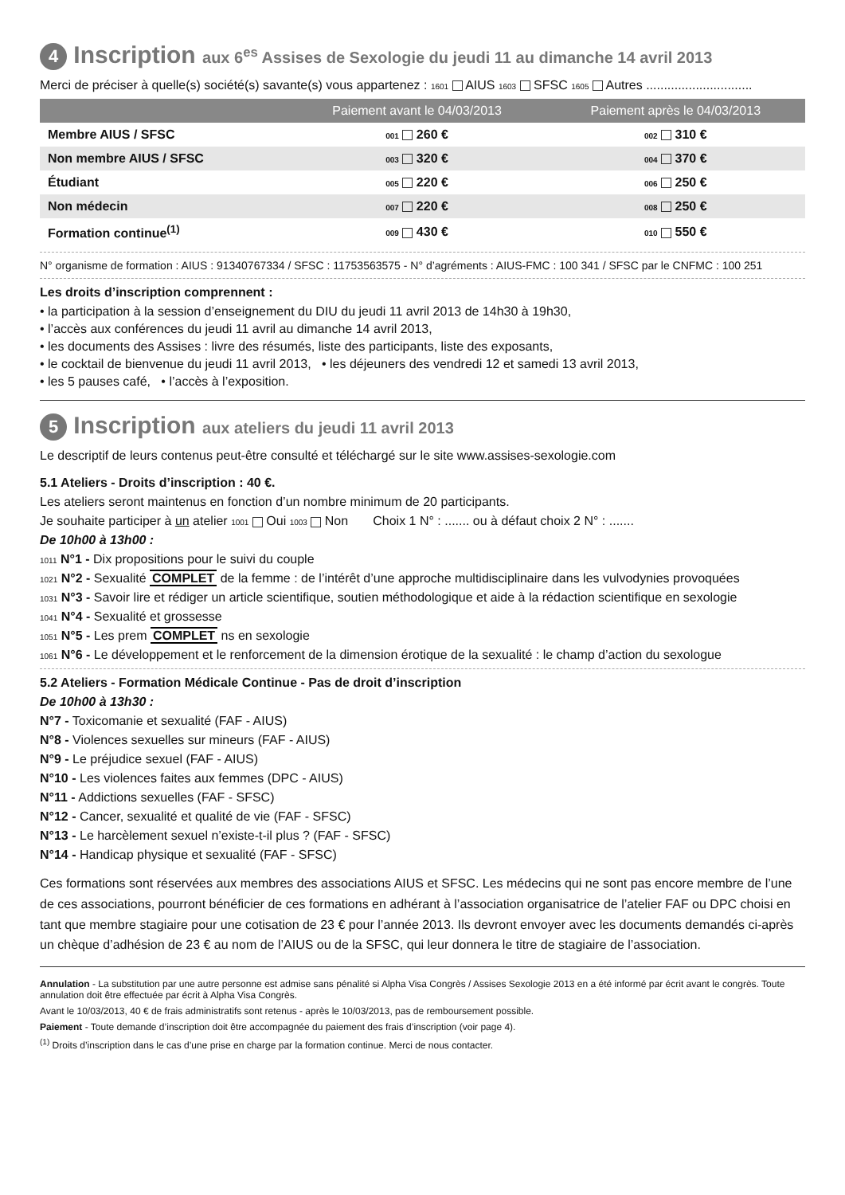4 Inscription aux 6<sup>es</sup> Assises de Sexologie du jeudi 11 au dimanche 14 avril 2013
Merci de préciser à quelle(s) société(s) savante(s) vous appartenez : 1601 AIUS 1603 SFSC 1605 Autres ..............................
| | Paiement avant le 04/03/2013 | Paiement après le 04/03/2013 |
| --- | --- | --- |
| Membre AIUS / SFSC | 001 260 € | 002 310 € |
| Non membre AIUS / SFSC | 003 320 € | 004 370 € |
| Étudiant | 005 220 € | 006 250 € |
| Non médecin | 007 220 € | 008 250 € |
| Formation continue<sup>(1)</sup> | 009 430 € | 010 550 € |
N° organisme de formation : AIUS : 91340767334 / SFSC : 11753563575 - N° d’agréments : AIUS-FMC : 100 341 / SFSC par le CNFMC : 100 251
Les droits d’inscription comprennent :
• la participation à la session d’enseignement du DIU du jeudi 11 avril 2013 de 14h30 à 19h30,
• l’accès aux conférences du jeudi 11 avril au dimanche 14 avril 2013,
• les documents des Assises : livre des résumés, liste des participants, liste des exposants,
• le cocktail de bienvenue du jeudi 11 avril 2013, • les déjeuners des vendredi 12 et samedi 13 avril 2013,
• les 5 pauses café, • l’accès à l’exposition.
5 Inscription aux ateliers du jeudi 11 avril 2013
Le descriptif de leurs contenus peut-être consulté et téléchargé sur le site www.assises-sexologie.com
5.1 Ateliers - Droits d’inscription : 40 €.
Les ateliers seront maintenus en fonction d’un nombre minimum de 20 participants.
Je souhaite participer à un atelier 1001 Oui 1003 Non Choix 1 N° : ....... ou à défaut choix 2 N° : .......
De 10h00 à 13h00 :
1011 N°1 - Dix propositions pour le suivi du couple
1021 N°2 - Sexualité COMPLET de la femme : de l’intérêt d’une approche multidisciplinaire dans les vulvodynies provoquées
1031 N°3 - Savoir lire et rédiger un article scientifique, soutien méthodologique et aide à la rédaction scientifique en sexologie
1041 N°4 - Sexualité et grossesse
1051 N°5 - Les prem COMPLET ns en sexologie
1061 N°6 - Le développement et le renforcement de la dimension érotique de la sexualité : le champ d’action du sexologue
5.2 Ateliers - Formation Médicale Continue - Pas de droit d’inscription
De 10h00 à 13h30 :
N°7 - Toxicomanie et sexualité (FAF - AIUS)
N°8 - Violences sexuelles sur mineurs (FAF - AIUS)
N°9 - Le préjudice sexuel (FAF - AIUS)
N°10 - Les violences faites aux femmes (DPC - AIUS)
N°11 - Addictions sexuelles (FAF - SFSC)
N°12 - Cancer, sexualité et qualité de vie (FAF - SFSC)
N°13 - Le harcèlement sexuel n’existe-t-il plus ? (FAF - SFSC)
N°14 - Handicap physique et sexualité (FAF - SFSC)
Ces formations sont réservées aux membres des associations AIUS et SFSC. Les médecins qui ne sont pas encore membre de l’une de ces associations, pourront bénéficier de ces formations en adhérant à l’association organisatrice de l’atelier FAF ou DPC choisi en tant que membre stagiaire pour une cotisation de 23 € pour l’année 2013. Ils devront envoyer avec les documents demandés ci-après un chèque d’adhésion de 23 € au nom de l’AIUS ou de la SFSC, qui leur donnera le titre de stagiaire de l’association.
Annulation - La substitution par une autre personne est admise sans pénalité si Alpha Visa Congrès / Assises Sexologie 2013 en a été informé par écrit avant le congrès. Toute annulation doit être effectuée par écrit à Alpha Visa Congrès.
Avant le 10/03/2013, 40 € de frais administratifs sont retenus - après le 10/03/2013, pas de remboursement possible.
Paiement - Toute demande d’inscription doit être accompagnée du paiement des frais d’inscription (voir page 4).
<sup>(1)</sup> Droits d’inscription dans le cas d’une prise en charge par la formation continue. Merci de nous contacter.